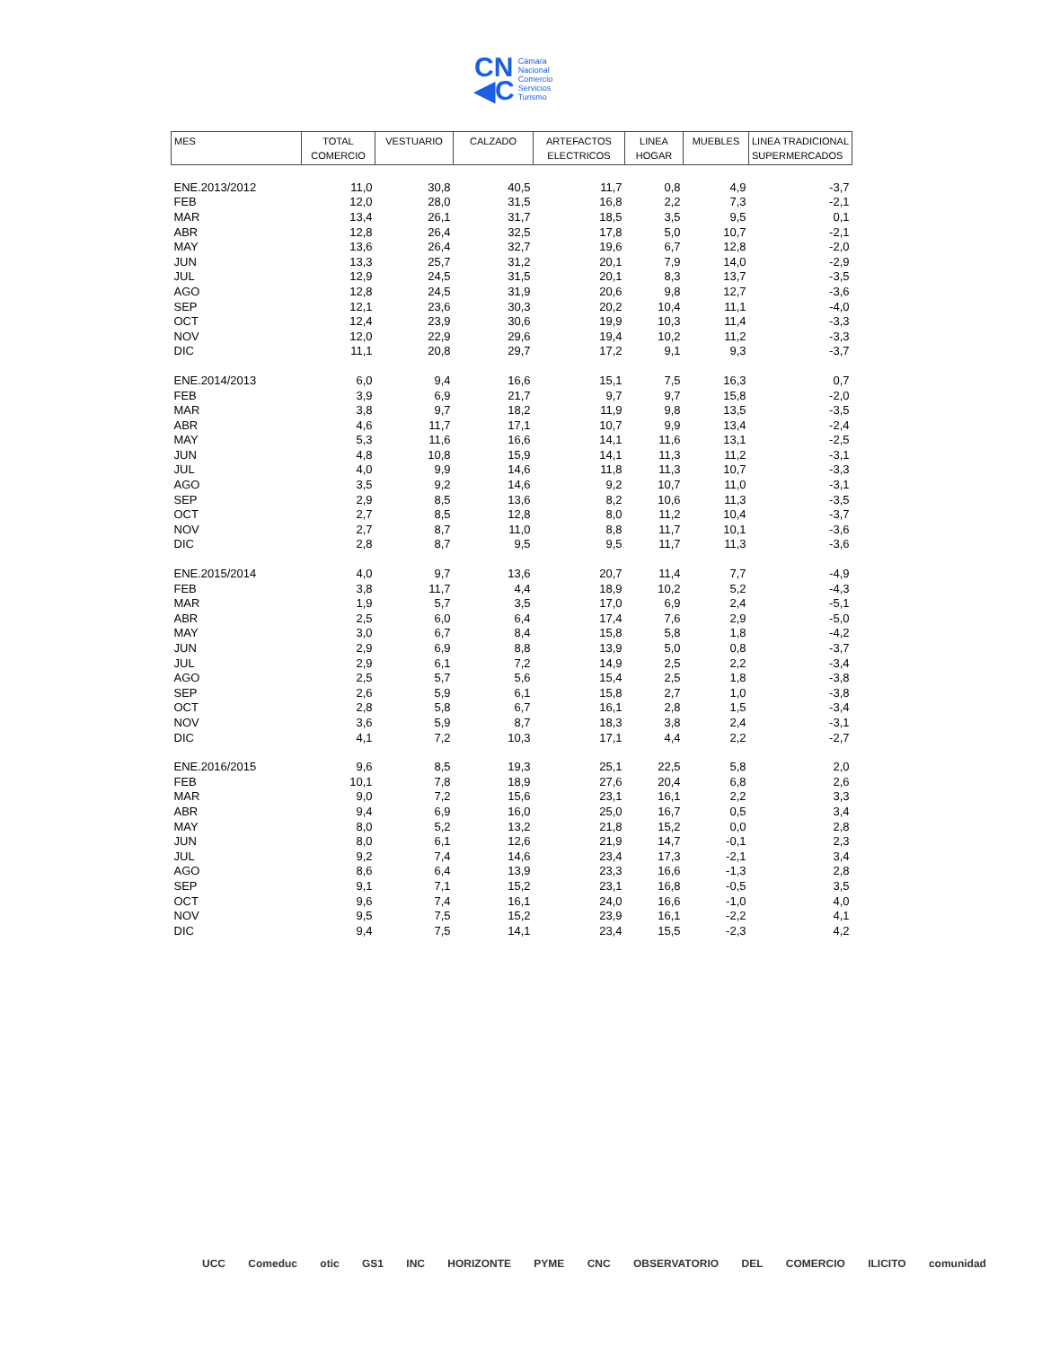CN
◀C
Cámara
Nacional
Comercio
Servicios
Turismo
| MES | TOTAL COMERCIO | VESTUARIO | CALZADO | ARTEFACTOS ELECTRICOS | LINEA HOGAR | MUEBLES | LINEA TRADICIONAL SUPERMERCADOS |
| --- | --- | --- | --- | --- | --- | --- | --- |
| ENE.2013/2012 | 11,0 | 30,8 | 40,5 | 11,7 | 0,8 | 4,9 | -3,7 |
| FEB | 12,0 | 28,0 | 31,5 | 16,8 | 2,2 | 7,3 | -2,1 |
| MAR | 13,4 | 26,1 | 31,7 | 18,5 | 3,5 | 9,5 | 0,1 |
| ABR | 12,8 | 26,4 | 32,5 | 17,8 | 5,0 | 10,7 | -2,1 |
| MAY | 13,6 | 26,4 | 32,7 | 19,6 | 6,7 | 12,8 | -2,0 |
| JUN | 13,3 | 25,7 | 31,2 | 20,1 | 7,9 | 14,0 | -2,9 |
| JUL | 12,9 | 24,5 | 31,5 | 20,1 | 8,3 | 13,7 | -3,5 |
| AGO | 12,8 | 24,5 | 31,9 | 20,6 | 9,8 | 12,7 | -3,6 |
| SEP | 12,1 | 23,6 | 30,3 | 20,2 | 10,4 | 11,1 | -4,0 |
| OCT | 12,4 | 23,9 | 30,6 | 19,9 | 10,3 | 11,4 | -3,3 |
| NOV | 12,0 | 22,9 | 29,6 | 19,4 | 10,2 | 11,2 | -3,3 |
| DIC | 11,1 | 20,8 | 29,7 | 17,2 | 9,1 | 9,3 | -3,7 |
| ENE.2014/2013 | 6,0 | 9,4 | 16,6 | 15,1 | 7,5 | 16,3 | 0,7 |
| FEB | 3,9 | 6,9 | 21,7 | 9,7 | 9,7 | 15,8 | -2,0 |
| MAR | 3,8 | 9,7 | 18,2 | 11,9 | 9,8 | 13,5 | -3,5 |
| ABR | 4,6 | 11,7 | 17,1 | 10,7 | 9,9 | 13,4 | -2,4 |
| MAY | 5,3 | 11,6 | 16,6 | 14,1 | 11,6 | 13,1 | -2,5 |
| JUN | 4,8 | 10,8 | 15,9 | 14,1 | 11,3 | 11,2 | -3,1 |
| JUL | 4,0 | 9,9 | 14,6 | 11,8 | 11,3 | 10,7 | -3,3 |
| AGO | 3,5 | 9,2 | 14,6 | 9,2 | 10,7 | 11,0 | -3,1 |
| SEP | 2,9 | 8,5 | 13,6 | 8,2 | 10,6 | 11,3 | -3,5 |
| OCT | 2,7 | 8,5 | 12,8 | 8,0 | 11,2 | 10,4 | -3,7 |
| NOV | 2,7 | 8,7 | 11,0 | 8,8 | 11,7 | 10,1 | -3,6 |
| DIC | 2,8 | 8,7 | 9,5 | 9,5 | 11,7 | 11,3 | -3,6 |
| ENE.2015/2014 | 4,0 | 9,7 | 13,6 | 20,7 | 11,4 | 7,7 | -4,9 |
| FEB | 3,8 | 11,7 | 4,4 | 18,9 | 10,2 | 5,2 | -4,3 |
| MAR | 1,9 | 5,7 | 3,5 | 17,0 | 6,9 | 2,4 | -5,1 |
| ABR | 2,5 | 6,0 | 6,4 | 17,4 | 7,6 | 2,9 | -5,0 |
| MAY | 3,0 | 6,7 | 8,4 | 15,8 | 5,8 | 1,8 | -4,2 |
| JUN | 2,9 | 6,9 | 8,8 | 13,9 | 5,0 | 0,8 | -3,7 |
| JUL | 2,9 | 6,1 | 7,2 | 14,9 | 2,5 | 2,2 | -3,4 |
| AGO | 2,5 | 5,7 | 5,6 | 15,4 | 2,5 | 1,8 | -3,8 |
| SEP | 2,6 | 5,9 | 6,1 | 15,8 | 2,7 | 1,0 | -3,8 |
| OCT | 2,8 | 5,8 | 6,7 | 16,1 | 2,8 | 1,5 | -3,4 |
| NOV | 3,6 | 5,9 | 8,7 | 18,3 | 3,8 | 2,4 | -3,1 |
| DIC | 4,1 | 7,2 | 10,3 | 17,1 | 4,4 | 2,2 | -2,7 |
| ENE.2016/2015 | 9,6 | 8,5 | 19,3 | 25,1 | 22,5 | 5,8 | 2,0 |
| FEB | 10,1 | 7,8 | 18,9 | 27,6 | 20,4 | 6,8 | 2,6 |
| MAR | 9,0 | 7,2 | 15,6 | 23,1 | 16,1 | 2,2 | 3,3 |
| ABR | 9,4 | 6,9 | 16,0 | 25,0 | 16,7 | 0,5 | 3,4 |
| MAY | 8,0 | 5,2 | 13,2 | 21,8 | 15,2 | 0,0 | 2,8 |
| JUN | 8,0 | 6,1 | 12,6 | 21,9 | 14,7 | -0,1 | 2,3 |
| JUL | 9,2 | 7,4 | 14,6 | 23,4 | 17,3 | -2,1 | 3,4 |
| AGO | 8,6 | 6,4 | 13,9 | 23,3 | 16,6 | -1,3 | 2,8 |
| SEP | 9,1 | 7,1 | 15,2 | 23,1 | 16,8 | -0,5 | 3,5 |
| OCT | 9,6 | 7,4 | 16,1 | 24,0 | 16,6 | -1,0 | 4,0 |
| NOV | 9,5 | 7,5 | 15,2 | 23,9 | 16,1 | -2,2 | 4,1 |
| DIC | 9,4 | 7,5 | 14,1 | 23,4 | 15,5 | -2,3 | 4,2 |
UCC Comeduc otic GS1 INC HORIZONTE PYME CNC OBSERVATORIO DEL COMERCIO ILICITO comunidad